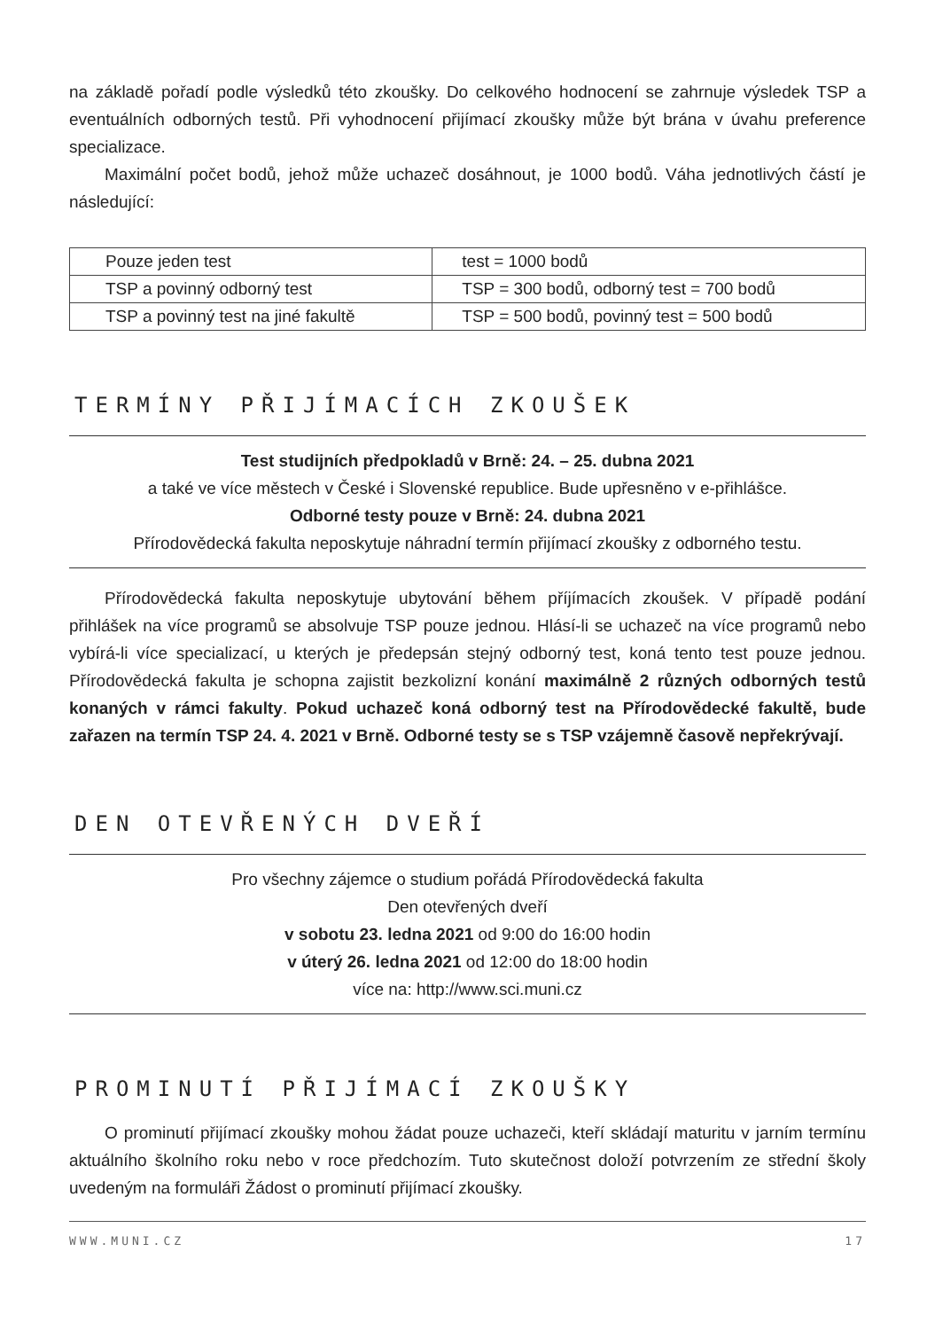na základě pořadí podle výsledků této zkoušky. Do celkového hodnocení se zahrnuje výsledek TSP a eventuálních odborných testů. Při vyhodnocení přijímací zkoušky může být brána v úvahu preference specializace.
Maximální počet bodů, jehož může uchazeč dosáhnout, je 1000 bodů. Váha jednotlivých částí je následující:
| Pouze jeden test | test = 1000 bodů |
| TSP a povinný odborný test | TSP = 300 bodů, odborný test = 700 bodů |
| TSP a povinný test na jiné fakultě | TSP = 500 bodů, povinný test = 500 bodů |
TERMÍNY PŘIJÍMACÍCH ZKOUŠEK
Test studijních předpokladů v Brně: 24. – 25. dubna 2021
a také ve více městech v České i Slovenské republice. Bude upřesněno v e-přihlášce.
Odborné testy pouze v Brně: 24. dubna 2021
Přírodovědecká fakulta neposkytuje náhradní termín přijímací zkoušky z odborného testu.
Přírodovědecká fakulta neposkytuje ubytování během příjímacích zkoušek. V případě podání přihlášek na více programů se absolvuje TSP pouze jednou. Hlásí-li se uchazeč na více programů nebo vybírá-li více specializací, u kterých je předepsán stejný odborný test, koná tento test pouze jednou. Přírodovědecká fakulta je schopna zajistit bezkolizní konání maximálně 2 různých odborných testů konaných v rámci fakulty. Pokud uchazeč koná odborný test na Přírodovědecké fakultě, bude zařazen na termín TSP 24. 4. 2021 v Brně. Odborné testy se s TSP vzájemně časově nepřekrývají.
DEN OTEVŘENÝCH DVEŘÍ
Pro všechny zájemce o studium pořádá Přírodovědecká fakulta
Den otevřených dveří
v sobotu 23. ledna 2021 od 9:00 do 16:00 hodin
v úterý 26. ledna 2021 od 12:00 do 18:00 hodin
více na: http://www.sci.muni.cz
PROMINUTÍ PŘIJÍMACÍ ZKOUŠKY
O prominutí přijímací zkoušky mohou žádat pouze uchazeči, kteří skládají maturitu v jarním termínu aktuálního školního roku nebo v roce předchozím. Tuto skutečnost doloží potvrzením ze střední školy uvedeným na formuláři Žádost o prominutí přijímací zkoušky.
WWW.MUNI.CZ 17